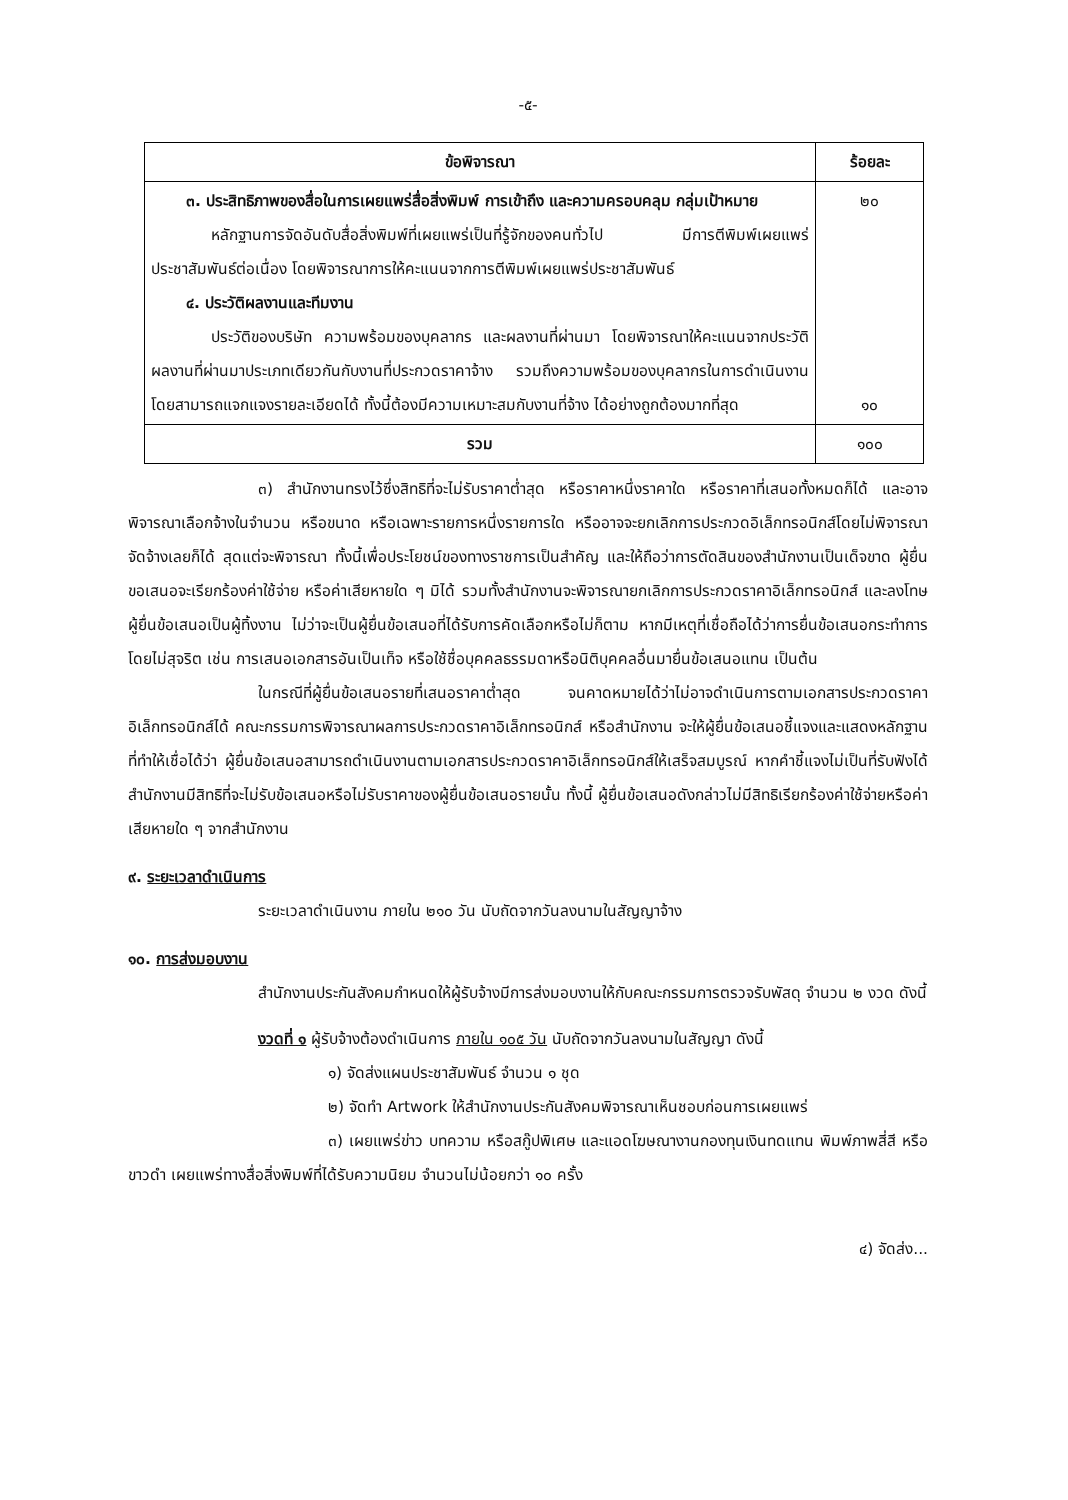-๕-
| ข้อพิจารณา | ร้อยละ |
| --- | --- |
| ๓. ประสิทธิภาพของสื่อในการเผยแพร่สื่อสิ่งพิมพ์ การเข้าถึง และความครอบคลุม กลุ่มเป้าหมาย หลักฐานการจัดอันดับสื่อสิ่งพิมพ์ที่เผยแพร่เป็นที่รู้จักของคนทั่วไป มีการตีพิมพ์เผยแพร่ประชาสัมพันธ์ต่อเนื่อง โดยพิจารณาการให้คะแนนจากการตีพิมพ์เผยแพร่ประชาสัมพันธ์ ๔. ประวัติผลงานและทีมงาน ประวัติของบริษัท ความพร้อมของบุคลากร และผลงานที่ผ่านมา โดยพิจารณาให้คะแนนจากประวัติ ผลงานที่ผ่านมาประเภทเดียวกันกับงานที่ประกวดราคาจ้าง รวมถึงความพร้อมของบุคลากรในการดำเนินงาน โดยสามารถแจกแจงรายละเอียดได้ ทั้งนี้ต้องมีความเหมาะสมกับงานที่จ้าง ได้อย่างถูกต้องมากที่สุด | ๒๐ ๑๐ |
| รวม | ๑๐๐ |
๓) สำนักงานทรงไว้ซึ่งสิทธิที่จะไม่รับราคาต่ำสุด หรือราคาหนึ่งราคาใด หรือราคาที่เสนอทั้งหมดก็ได้ และอาจพิจารณาเลือกจ้างในจำนวน หรือขนาด หรือเฉพาะรายการหนึ่งรายการใด หรืออาจจะยกเลิกการประกวดอิเล็กทรอนิกส์โดยไม่พิจารณาจัดจ้างเลยก็ได้ สุดแต่จะพิจารณา ทั้งนี้เพื่อประโยชน์ของทางราชการเป็นสำคัญ และให้ถือว่าการตัดสินของสำนักงานเป็นเด็จขาด ผู้ยื่นขอเสนอจะเรียกร้องค่าใช้จ่าย หรือค่าเสียหายใด ๆ มิได้ รวมทั้งสำนักงานจะพิจารณายกเลิกการประกวดราคาอิเล็กทรอนิกส์ และลงโทษผู้ยื่นข้อเสนอเป็นผู้ทิ้งงาน ไม่ว่าจะเป็นผู้ยื่นข้อเสนอที่ได้รับการคัดเลือกหรือไม่ก็ตาม หากมีเหตุที่เชื่อถือได้ว่าการยื่นข้อเสนอกระทำการโดยไม่สุจริต เช่น การเสนอเอกสารอันเป็นเท็จ หรือใช้ชื่อบุคคลธรรมดาหรือนิติบุคคลอื่นมายื่นข้อเสนอแทน เป็นต้น
ในกรณีที่ผู้ยื่นข้อเสนอรายที่เสนอราคาต่ำสุด จนคาดหมายได้ว่าไม่อาจดำเนินการตามเอกสารประกวดราคาอิเล็กทรอนิกส์ได้ คณะกรรมการพิจารณาผลการประกวดราคาอิเล็กทรอนิกส์ หรือสำนักงาน จะให้ผู้ยื่นข้อเสนอชี้แจงและแสดงหลักฐานที่ทำให้เชื่อได้ว่า ผู้ยื่นข้อเสนอสามารถดำเนินงานตามเอกสารประกวดราคาอิเล็กทรอนิกส์ให้เสร็จสมบูรณ์ หากคำชี้แจงไม่เป็นที่รับฟังได้ สำนักงานมีสิทธิที่จะไม่รับข้อเสนอหรือไม่รับราคาของผู้ยื่นข้อเสนอรายนั้น ทั้งนี้ ผู้ยื่นข้อเสนอดังกล่าวไม่มีสิทธิเรียกร้องค่าใช้จ่ายหรือค่าเสียหายใด ๆ จากสำนักงาน
๙. ระยะเวลาดำเนินการ
ระยะเวลาดำเนินงาน ภายใน ๒๑๐ วัน นับถัดจากวันลงนามในสัญญาจ้าง
๑๐. การส่งมอบงาน
สำนักงานประกันสังคมกำหนดให้ผู้รับจ้างมีการส่งมอบงานให้กับคณะกรรมการตรวจรับพัสดุ จำนวน ๒ งวด ดังนี้
งวดที่ ๑ ผู้รับจ้างต้องดำเนินการ ภายใน ๑๐๕ วัน นับถัดจากวันลงนามในสัญญา ดังนี้
๑) จัดส่งแผนประชาสัมพันธ์ จำนวน ๑ ชุด
๒) จัดทำ Artwork ให้สำนักงานประกันสังคมพิจารณาเห็นชอบก่อนการเผยแพร่
๓) เผยแพร่ข่าว บทความ หรือสกู๊ปพิเศษ และแอดโฆษณางานกองทุนเงินทดแทน พิมพ์ภาพสี่สี หรือขาวดำ เผยแพร่ทางสื่อสิ่งพิมพ์ที่ได้รับความนิยม จำนวนไม่น้อยกว่า ๑๐ ครั้ง
๔) จัดส่ง...